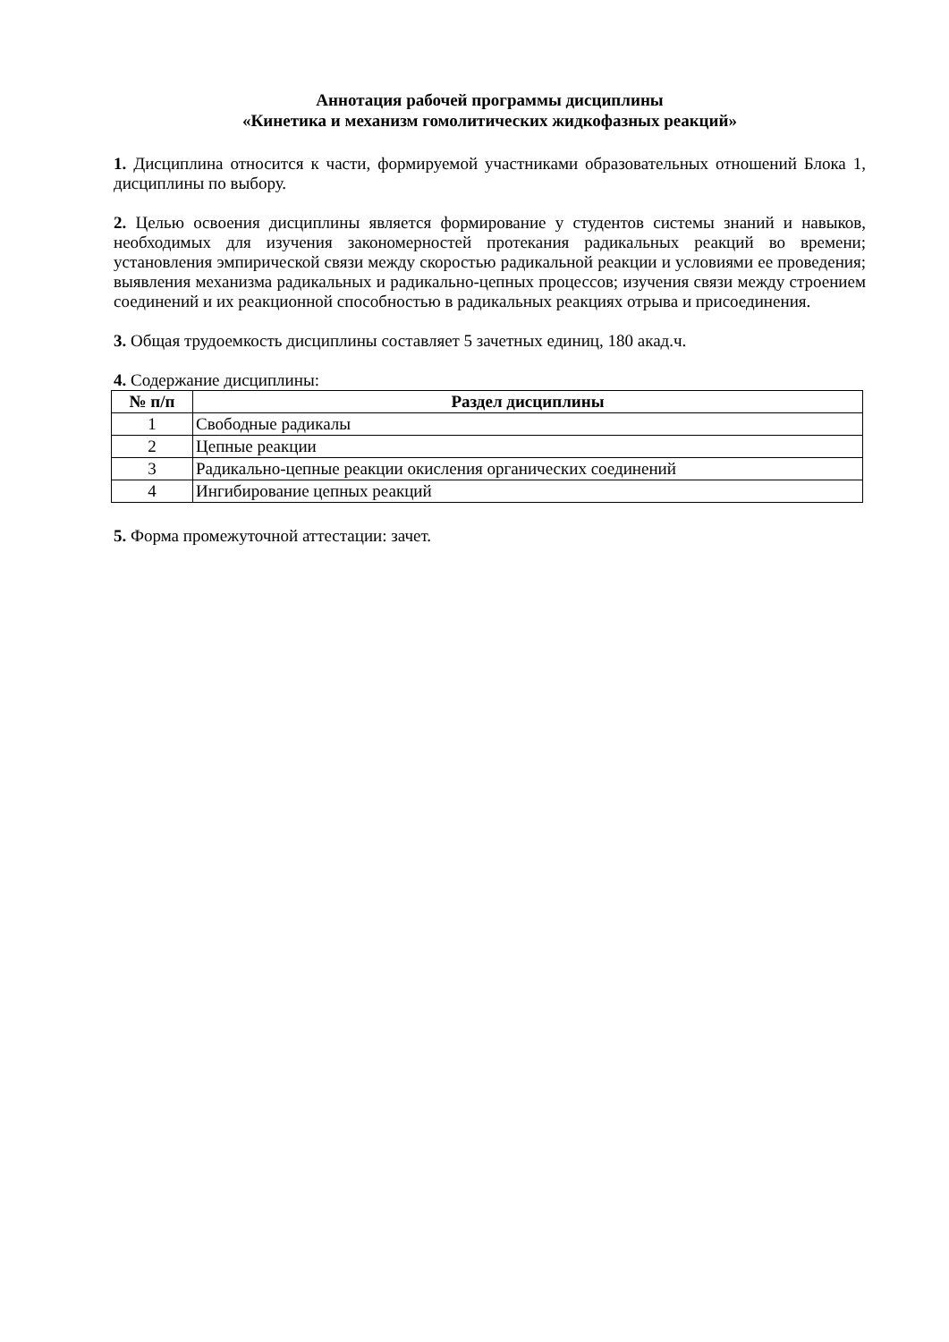Аннотация рабочей программы дисциплины
«Кинетика и механизм гомолитических жидкофазных реакций»
1. Дисциплина относится к части, формируемой участниками образовательных отношений Блока 1, дисциплины по выбору.
2. Целью освоения дисциплины является формирование у студентов системы знаний и навыков, необходимых для изучения закономерностей протекания радикальных реакций во времени; установления эмпирической связи между скоростью радикальной реакции и условиями ее проведения; выявления механизма радикальных и радикально-цепных процессов; изучения связи между строением соединений и их реакционной способностью в радикальных реакциях отрыва и присоединения.
3. Общая трудоемкость дисциплины составляет 5 зачетных единиц, 180 акад.ч.
4. Содержание дисциплины:
| № п/п | Раздел дисциплины |
| --- | --- |
| 1 | Свободные радикалы |
| 2 | Цепные реакции |
| 3 | Радикально-цепные реакции окисления органических соединений |
| 4 | Ингибирование цепных реакций |
5. Форма промежуточной аттестации: зачет.